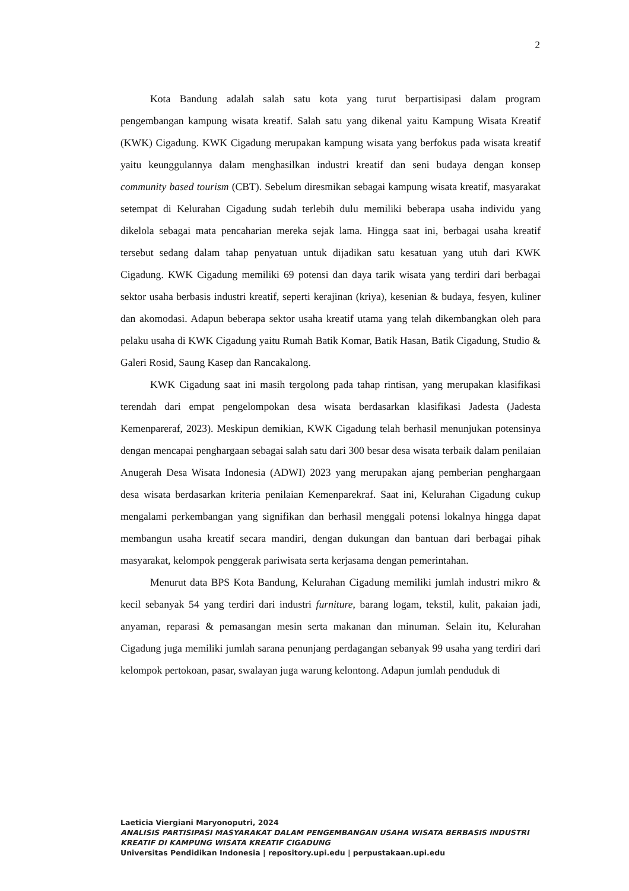2
Kota Bandung adalah salah satu kota yang turut berpartisipasi dalam program pengembangan kampung wisata kreatif. Salah satu yang dikenal yaitu Kampung Wisata Kreatif (KWK) Cigadung. KWK Cigadung merupakan kampung wisata yang berfokus pada wisata kreatif yaitu keunggulannya dalam menghasilkan industri kreatif dan seni budaya dengan konsep community based tourism (CBT). Sebelum diresmikan sebagai kampung wisata kreatif, masyarakat setempat di Kelurahan Cigadung sudah terlebih dulu memiliki beberapa usaha individu yang dikelola sebagai mata pencaharian mereka sejak lama. Hingga saat ini, berbagai usaha kreatif tersebut sedang dalam tahap penyatuan untuk dijadikan satu kesatuan yang utuh dari KWK Cigadung. KWK Cigadung memiliki 69 potensi dan daya tarik wisata yang terdiri dari berbagai sektor usaha berbasis industri kreatif, seperti kerajinan (kriya), kesenian & budaya, fesyen, kuliner dan akomodasi. Adapun beberapa sektor usaha kreatif utama yang telah dikembangkan oleh para pelaku usaha di KWK Cigadung yaitu Rumah Batik Komar, Batik Hasan, Batik Cigadung, Studio & Galeri Rosid, Saung Kasep dan Rancakalong.
KWK Cigadung saat ini masih tergolong pada tahap rintisan, yang merupakan klasifikasi terendah dari empat pengelompokan desa wisata berdasarkan klasifikasi Jadesta (Jadesta Kemenpareraf, 2023). Meskipun demikian, KWK Cigadung telah berhasil menunjukan potensinya dengan mencapai penghargaan sebagai salah satu dari 300 besar desa wisata terbaik dalam penilaian Anugerah Desa Wisata Indonesia (ADWI) 2023 yang merupakan ajang pemberian penghargaan desa wisata berdasarkan kriteria penilaian Kemenparekraf. Saat ini, Kelurahan Cigadung cukup mengalami perkembangan yang signifikan dan berhasil menggali potensi lokalnya hingga dapat membangun usaha kreatif secara mandiri, dengan dukungan dan bantuan dari berbagai pihak masyarakat, kelompok penggerak pariwisata serta kerjasama dengan pemerintahan.
Menurut data BPS Kota Bandung, Kelurahan Cigadung memiliki jumlah industri mikro & kecil sebanyak 54 yang terdiri dari industri furniture, barang logam, tekstil, kulit, pakaian jadi, anyaman, reparasi & pemasangan mesin serta makanan dan minuman. Selain itu, Kelurahan Cigadung juga memiliki jumlah sarana penunjang perdagangan sebanyak 99 usaha yang terdiri dari kelompok pertokoan, pasar, swalayan juga warung kelontong. Adapun jumlah penduduk di
Laeticia Viergiani Maryonoputri, 2024
ANALISIS PARTISIPASI MASYARAKAT DALAM PENGEMBANGAN USAHA WISATA BERBASIS INDUSTRI KREATIF DI KAMPUNG WISATA KREATIF CIGADUNG
Universitas Pendidikan Indonesia | repository.upi.edu | perpustakaan.upi.edu